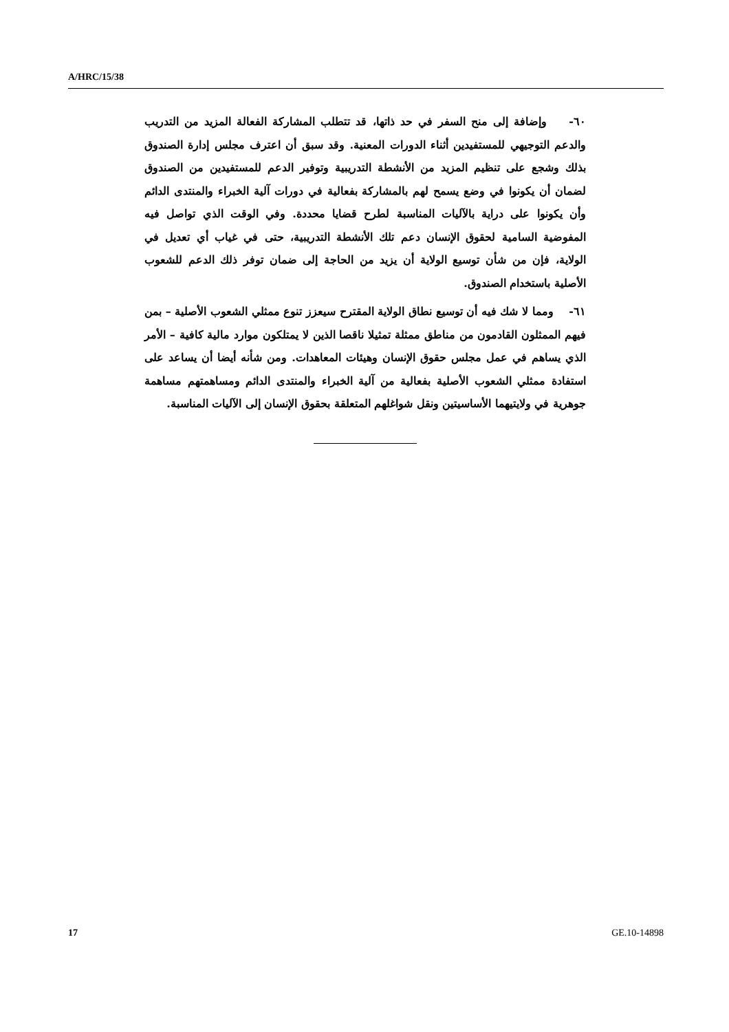A/HRC/15/38
٦٠- وإضافة إلى منح السفر في حد ذاتها، قد تتطلب المشاركة الفعالة المزيد من التدريب والدعم التوجيهي للمستفيدين أثناء الدورات المعنية. وقد سبق أن اعترف مجلس إدارة الصندوق بذلك وشجع على تنظيم المزيد من الأنشطة التدريبية وتوفير الدعم للمستفيدين من الصندوق لضمان أن يكونوا في وضع يسمح لهم بالمشاركة بفعالية في دورات آلية الخبراء والمنتدى الدائم وأن يكونوا على دراية بالآليات المناسبة لطرح قضايا محددة. وفي الوقت الذي تواصل فيه المفوضية السامية لحقوق الإنسان دعم تلك الأنشطة التدريبية، حتى في غياب أي تعديل في الولاية، فإن من شأن توسيع الولاية أن يزيد من الحاجة إلى ضمان توفر ذلك الدعم للشعوب الأصلية باستخدام الصندوق.
٦١- ومما لا شك فيه أن توسيع نطاق الولاية المقترح سيعزز تنوع ممثلي الشعوب الأصلية – بمن فيهم الممثلون القادمون من مناطق ممثلة تمثيلا ناقصا الذين لا يمتلكون موارد مالية كافية – الأمر الذي يساهم في عمل مجلس حقوق الإنسان وهيئات المعاهدات. ومن شأنه أيضا أن يساعد على استفادة ممثلي الشعوب الأصلية بفعالية من آلية الخبراء والمنتدى الدائم ومساهمتهم مساهمة جوهرية في ولايتيهما الأساسيتين ونقل شواغلهم المتعلقة بحقوق الإنسان إلى الآليات المناسبة.
17 GE.10-14898